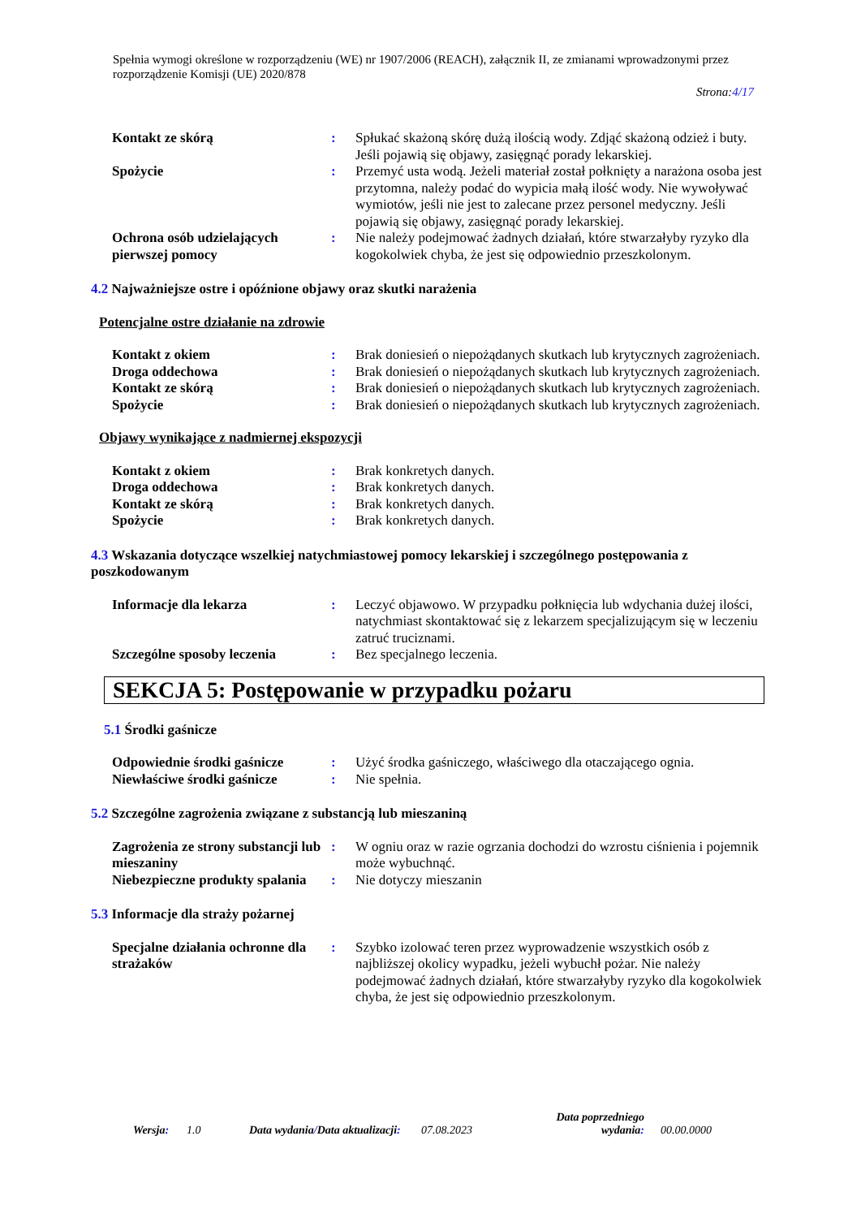Spełnia wymogi określone w rozporządzeniu (WE) nr 1907/2006 (REACH), załącznik II, ze zmianami wprowadzonymi przez rozporządzenie Komisji (UE) 2020/878
Strona:4/17
| Kontakt ze skórą | : | Spłukać skażoną skórę dużą ilością wody. Zdjąć skażoną odzież i buty. Jeśli pojawią się objawy, zasięgnąć porady lekarskiej. |
| Spożycie | : | Przemyć usta wodą. Jeżeli materiał został połknięty a narażona osoba jest przytomna, należy podać do wypicia małą ilość wody. Nie wywoływać wymiotów, jeśli nie jest to zalecane przez personel medyczny. Jeśli pojawią się objawy, zasięgnąć porady lekarskiej. |
| Ochrona osób udzielających pierwszej pomocy | : | Nie należy podejmować żadnych działań, które stwarzałyby ryzyko dla kogokolwiek chyba, że jest się odpowiednio przeszkolonym. |
4.2 Najważniejsze ostre i opóźnione objawy oraz skutki narażenia
Potencjalne ostre działanie na zdrowie
| Kontakt z okiem | : | Brak doniesień o niepożądanych skutkach lub krytycznych zagrożeniach. |
| Droga oddechowa | : | Brak doniesień o niepożądanych skutkach lub krytycznych zagrożeniach. |
| Kontakt ze skórą | : | Brak doniesień o niepożądanych skutkach lub krytycznych zagrożeniach. |
| Spożycie | : | Brak doniesień o niepożądanych skutkach lub krytycznych zagrożeniach. |
Objawy wynikające z nadmiernej ekspozycji
| Kontakt z okiem | : | Brak konkretych danych. |
| Droga oddechowa | : | Brak konkretych danych. |
| Kontakt ze skórą | : | Brak konkretych danych. |
| Spożycie | : | Brak konkretych danych. |
4.3 Wskazania dotyczące wszelkiej natychmiastowej pomocy lekarskiej i szczególnego postępowania z poszkodowanym
| Informacje dla lekarza | : | Leczyć objawowo. W przypadku połknięcia lub wdychania dużej ilości, natychmiast skontaktować się z lekarzem specjalizującym się w leczeniu zatruć truciznami. |
| Szczególne sposoby leczenia | : | Bez specjalnego leczenia. |
SEKCJA 5: Postępowanie w przypadku pożaru
5.1 Środki gaśnicze
| Odpowiednie środki gaśnicze | : | Użyć środka gaśniczego, właściwego dla otaczającego ognia. |
| Niewłaściwe środki gaśnicze | : | Nie spełnia. |
5.2 Szczególne zagrożenia związane z substancją lub mieszaniną
| Zagrożenia ze strony substancji lub mieszaniny | : | W ogniu oraz w razie ogrzania dochodzi do wzrostu ciśnienia i pojemnik może wybuchnąć. |
| Niebezpieczne produkty spalania | : | Nie dotyczy mieszanin |
5.3 Informacje dla straży pożarnej
| Specjalne działania ochronne dla strażaków | : | Szybko izolować teren przez wyprowadzenie wszystkich osób z najbliższej okolicy wypadku, jeżeli wybuchł pożar. Nie należy podejmować żadnych działań, które stwarzałyby ryzyko dla kogokolwiek chyba, że jest się odpowiednio przeszkolonym. |
Wersja:
1.0
Data wydania/Data aktualizacji:
07.08.2023
Data poprzedniego wydania:
00.00.0000